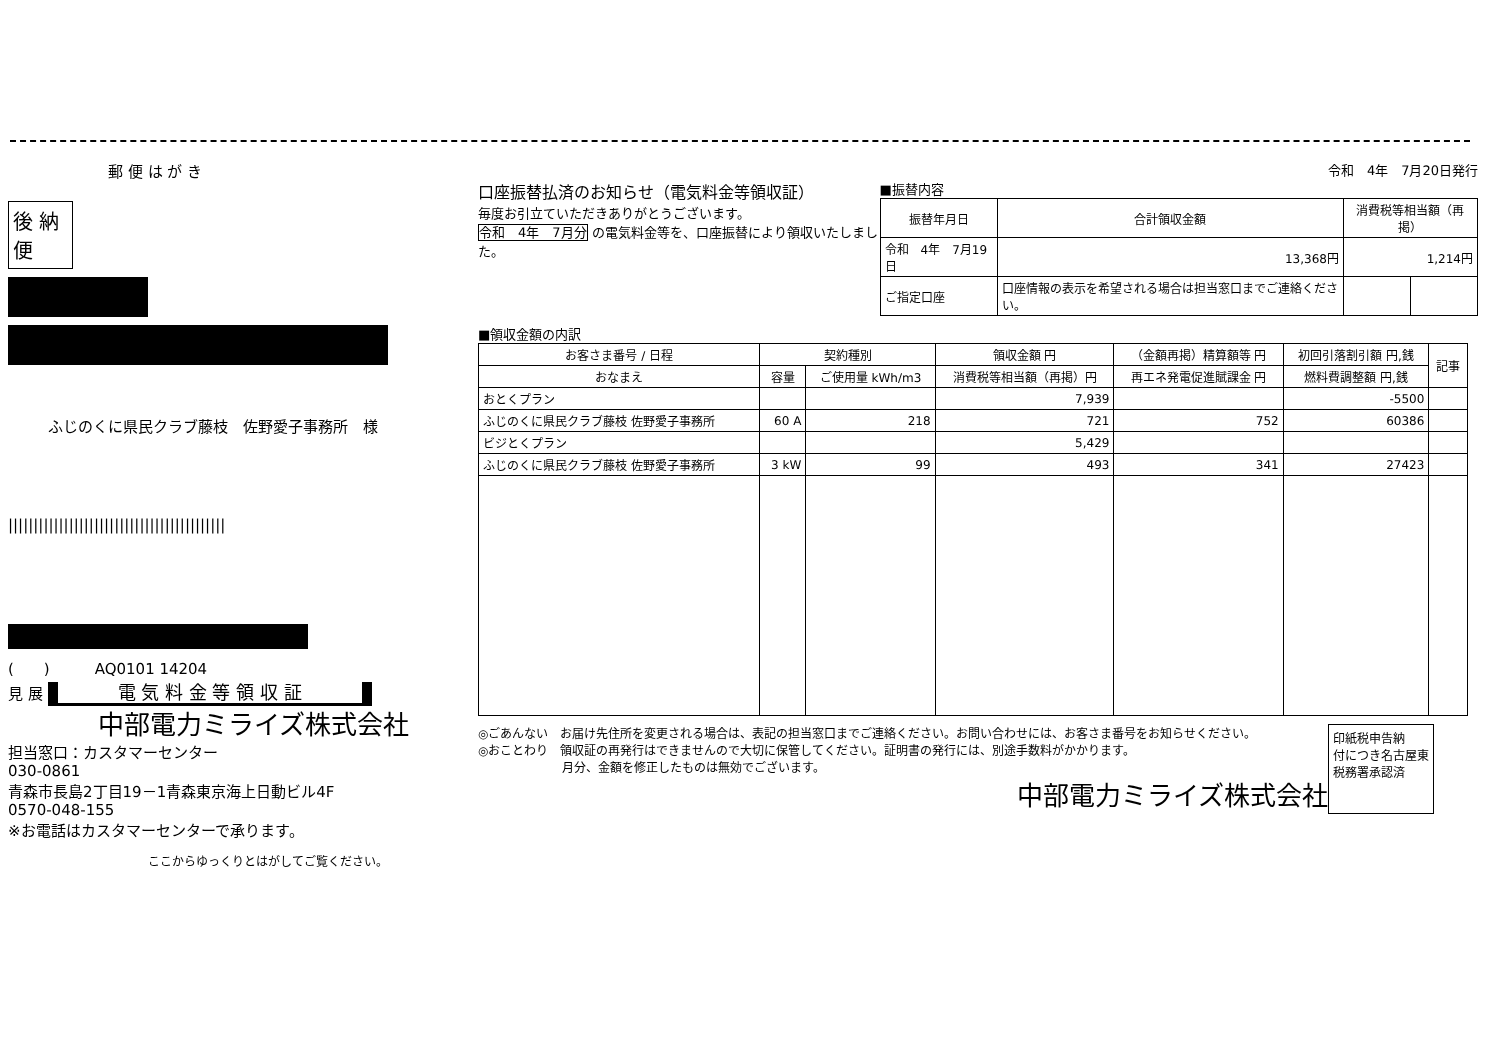郵 便 は が き
後 納
便
ふじのくに県民クラブ藤枝　佐野愛子事務所　様
|||||||||||||||||||||||||||||||||||||||||||
(　　)　　　AQ0101 14204
見 展 電 気 料 金 等 領 収 証
中部電力ミライズ株式会社
担当窓口：カスタマーセンター
030-0861
青森市長島2丁目19－1青森東京海上日動ビル4F
0570-048-155
※お電話はカスタマーセンターで承ります。
ここからゆっくりとはがしてご覧ください。
令和　4年　7月20日発行
口座振替払済のお知らせ（電気料金等領収証）
毎度お引立ていただきありがとうございます。
令和　4年　7月分 の電気料金等を、口座振替により領収いたしました。
■振替内容
| 振替年月日 | 合計領収金額 | 消費税等相当額（再掲） | |
| --- | --- | --- | --- |
| 令和 4年 7月19日 | 13,368円 | 1,214円 | |
| ご指定口座 | 口座情報の表示を希望される場合は担当窓口までご連絡ください。 | | |
■領収金額の内訳
| お客さま番号 / 日程 | 契約種別 | | 領収金額 円 | （金額再掲）精算額等 円 | 初回引落割引額 円,銭 | 記事 |
| --- | --- | --- | --- | --- | --- | --- |
| おなまえ | 容量 | ご使用量 kWh/m3 | 消費税等相当額（再掲）円 | 再エネ発電促進賦課金 円 | 燃料費調整額 円,銭 | |
| おとくプラン | | | 7,939 | | -5500 | |
| ふじのくに県民クラブ藤枝 佐野愛子事務所 | 60 A | 218 | 721 | 752 | 60386 | |
| ビジとくプラン | | | 5,429 | | | |
| ふじのくに県民クラブ藤枝 佐野愛子事務所 | 3 kW | 99 | 493 | 341 | 27423 | |
◎ごあんない　お届け先住所を変更される場合は、表記の担当窓口までご連絡ください。お問い合わせには、お客さま番号をお知らせください。
◎おことわり　領収証の再発行はできませんので大切に保管してください。証明書の発行には、別途手数料がかかります。
　　　　　　　月分、金額を修正したものは無効でございます。
中部電力ミライズ株式会社
印紙税申告納
付につき名古屋東
税務署承認済